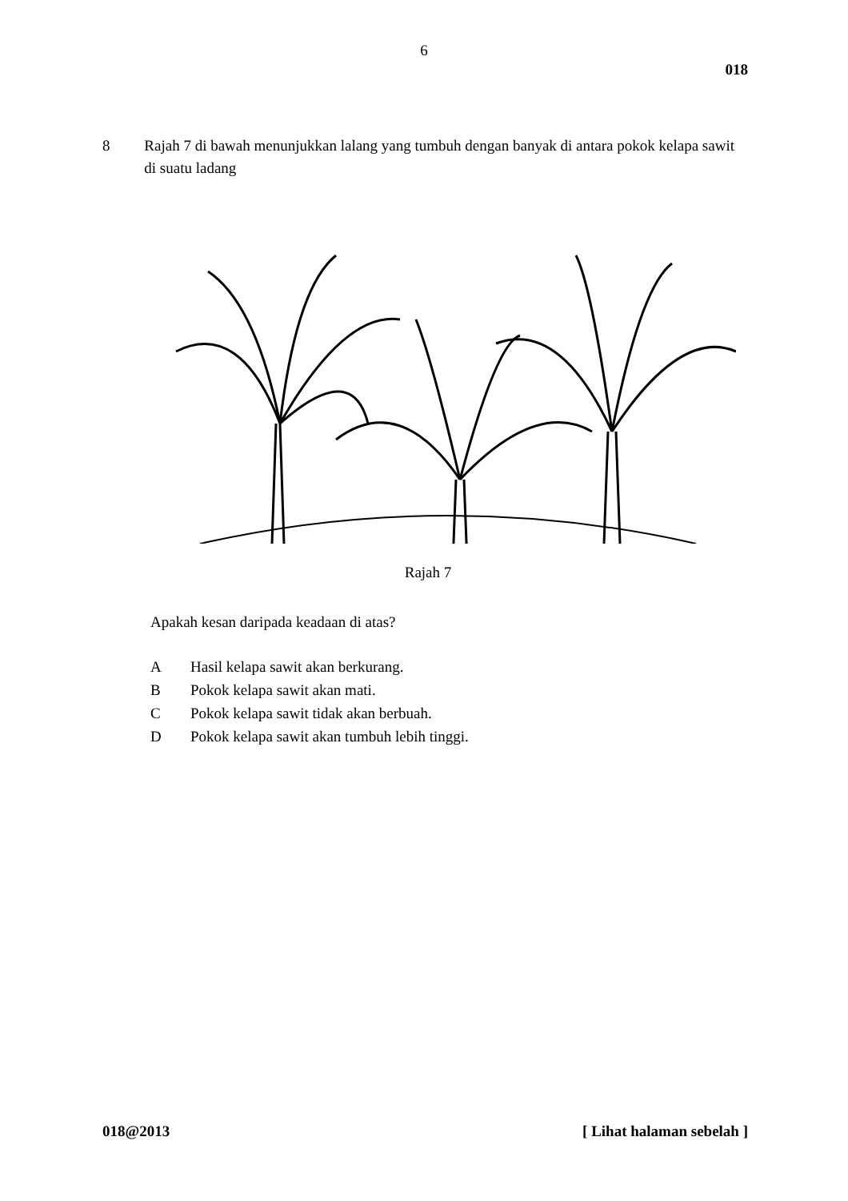6
018
8 Rajah 7 di bawah menunjukkan lalang yang tumbuh dengan banyak di antara pokok kelapa sawit di suatu ladang
Rajah 7
Apakah kesan daripada keadaan di atas?
A Hasil kelapa sawit akan berkurang.
B Pokok kelapa sawit akan mati.
C Pokok kelapa sawit tidak akan berbuah.
D Pokok kelapa sawit akan tumbuh lebih tinggi.
018@2013 [ Lihat halaman sebelah ]